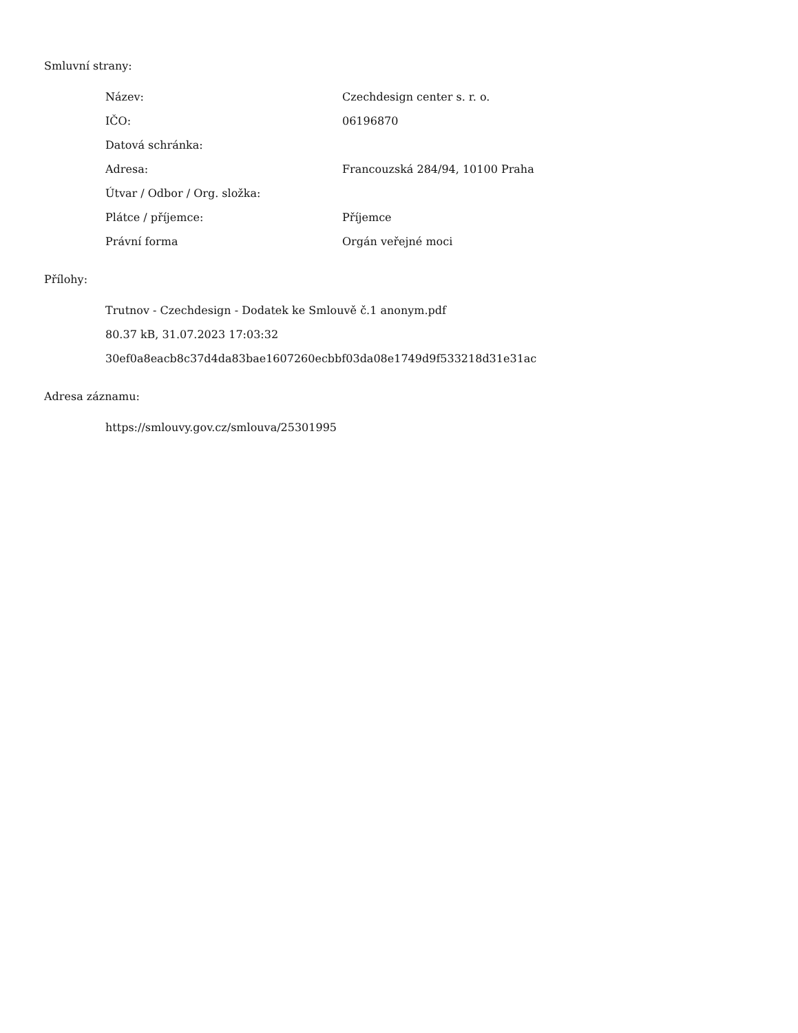Smluvní strany:
| Název: | Czechdesign center s. r. o. |
| IČO: | 06196870 |
| Datová schránka: | |
| Adresa: | Francouzská 284/94, 10100 Praha |
| Útvar / Odbor / Org. složka: | |
| Plátce / příjemce: | Příjemce |
| Právní forma | Orgán veřejné moci |
Přílohy:
Trutnov - Czechdesign - Dodatek ke Smlouvě č.1 anonym.pdf
80.37 kB, 31.07.2023 17:03:32
30ef0a8eacb8c37d4da83bae1607260ecbbf03da08e1749d9f533218d31e31ac
Adresa záznamu:
https://smlouvy.gov.cz/smlouva/25301995